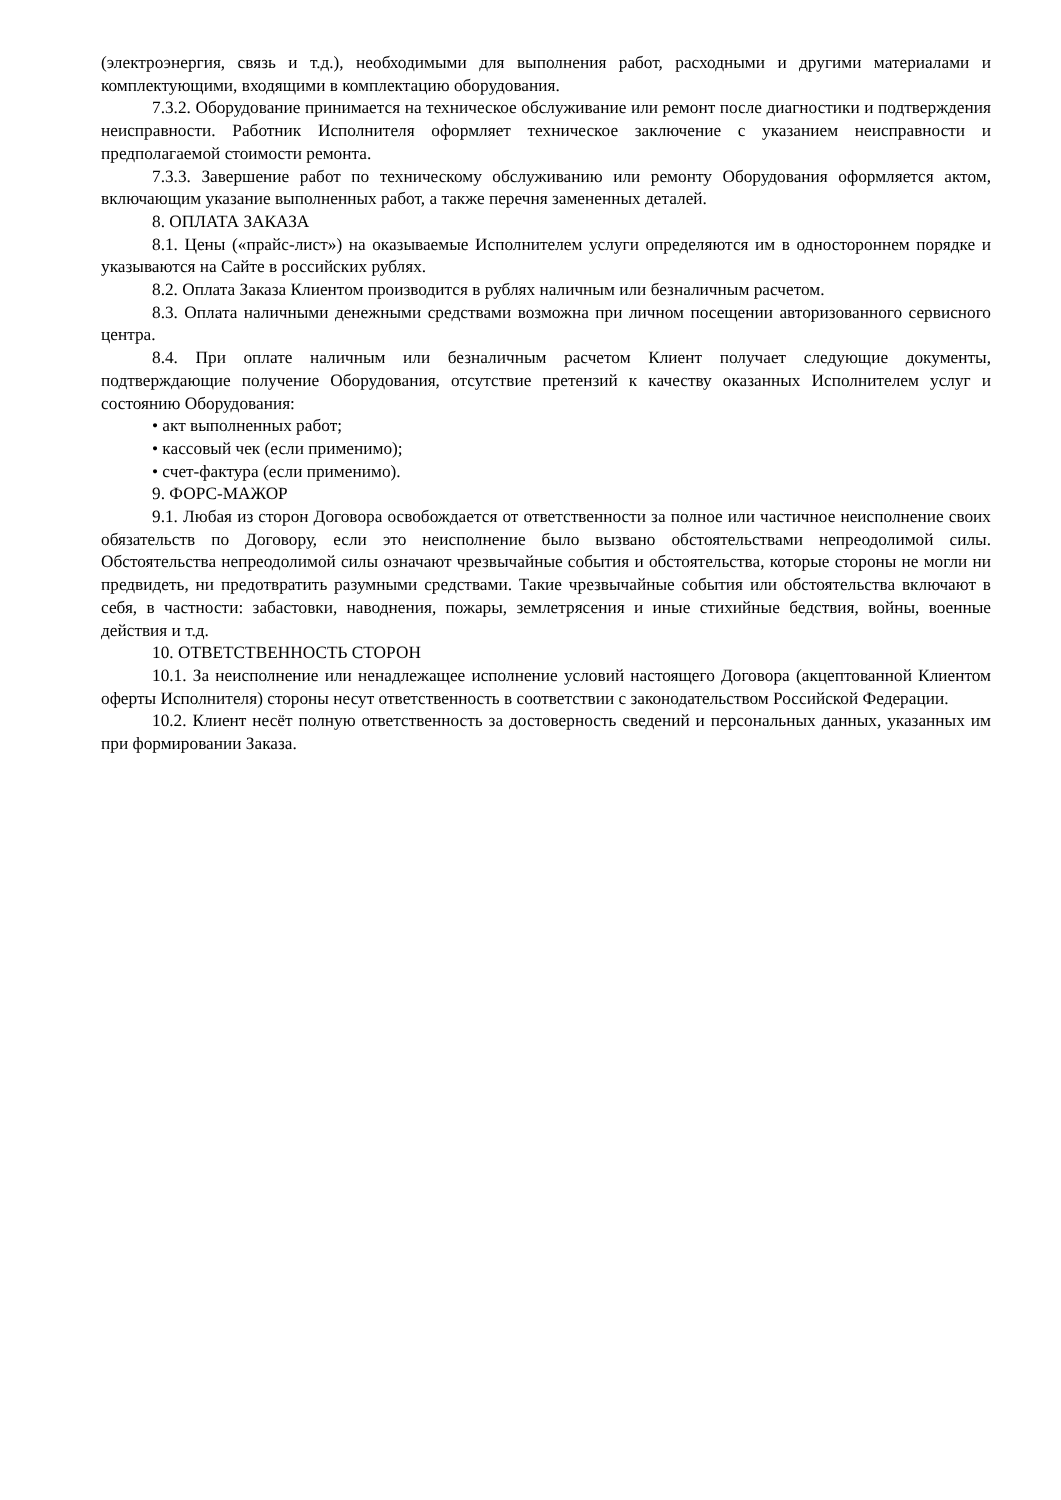(электроэнергия, связь и т.д.), необходимыми для выполнения работ, расходными и другими материалами и комплектующими, входящими в комплектацию оборудования.
7.3.2. Оборудование принимается на техническое обслуживание или ремонт после диагностики и подтверждения неисправности. Работник Исполнителя оформляет техническое заключение с указанием неисправности и предполагаемой стоимости ремонта.
7.3.3. Завершение работ по техническому обслуживанию или ремонту Оборудования оформляется актом, включающим указание выполненных работ, а также перечня замененных деталей.
8. ОПЛАТА ЗАКАЗА
8.1. Цены («прайс-лист») на оказываемые Исполнителем услуги определяются им в одностороннем порядке и указываются на Сайте в российских рублях.
8.2. Оплата Заказа Клиентом производится в рублях наличным или безналичным расчетом.
8.3. Оплата наличными денежными средствами возможна при личном посещении авторизованного сервисного центра.
8.4. При оплате наличным или безналичным расчетом Клиент получает следующие документы, подтверждающие получение Оборудования, отсутствие претензий к качеству оказанных Исполнителем услуг и состоянию Оборудования:
• акт выполненных работ;
• кассовый чек (если применимо);
• счет-фактура (если применимо).
9. ФОРС-МАЖОР
9.1. Любая из сторон Договора освобождается от ответственности за полное или частичное неисполнение своих обязательств по Договору, если это неисполнение было вызвано обстоятельствами непреодолимой силы. Обстоятельства непреодолимой силы означают чрезвычайные события и обстоятельства, которые стороны не могли ни предвидеть, ни предотвратить разумными средствами. Такие чрезвычайные события или обстоятельства включают в себя, в частности: забастовки, наводнения, пожары, землетрясения и иные стихийные бедствия, войны, военные действия и т.д.
10. ОТВЕТСТВЕННОСТЬ СТОРОН
10.1. За неисполнение или ненадлежащее исполнение условий настоящего Договора (акцептованной Клиентом оферты Исполнителя) стороны несут ответственность в соответствии с законодательством Российской Федерации.
10.2. Клиент несёт полную ответственность за достоверность сведений и персональных данных, указанных им при формировании Заказа.